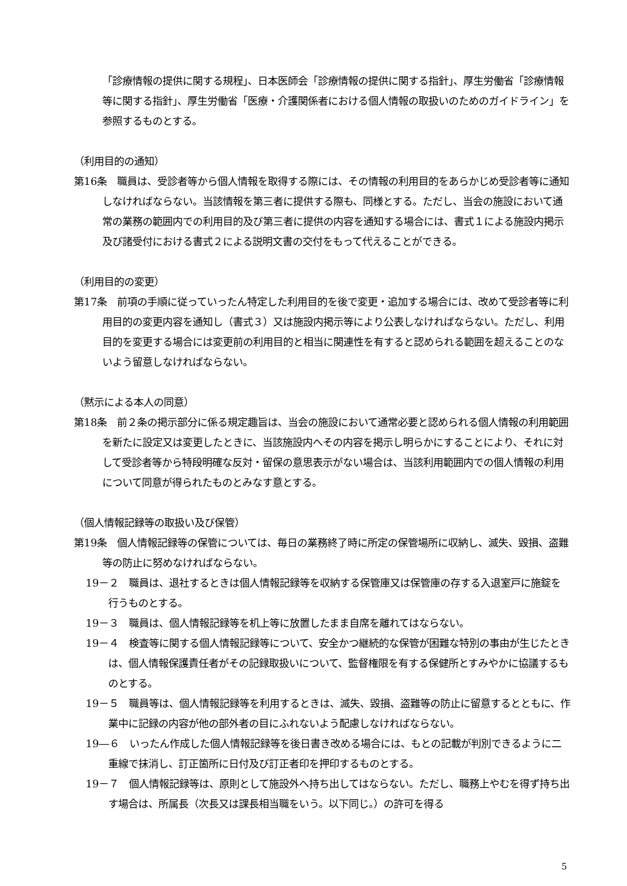「診療情報の提供に関する規程」、日本医師会「診療情報の提供に関する指針」、厚生労働省「診療情報等に関する指針」、厚生労働省「医療・介護関係者における個人情報の取扱いのためのガイドライン」を参照するものとする。
（利用目的の通知）
第16条　職員は、受診者等から個人情報を取得する際には、その情報の利用目的をあらかじめ受診者等に通知しなければならない。当該情報を第三者に提供する際も、同様とする。ただし、当会の施設において通常の業務の範囲内での利用目的及び第三者に提供の内容を通知する場合には、書式１による施設内掲示及び諸受付における書式２による説明文書の交付をもって代えることができる。
（利用目的の変更）
第17条　前項の手順に従っていったん特定した利用目的を後で変更・追加する場合には、改めて受診者等に利用目的の変更内容を通知し（書式３）又は施設内掲示等により公表しなければならない。ただし、利用目的を変更する場合には変更前の利用目的と相当に関連性を有すると認められる範囲を超えることのないよう留意しなければならない。
（黙示による本人の同意）
第18条　前２条の掲示部分に係る規定趣旨は、当会の施設において通常必要と認められる個人情報の利用範囲を新たに設定又は変更したときに、当該施設内へその内容を掲示し明らかにすることにより、それに対して受診者等から特段明確な反対・留保の意思表示がない場合は、当該利用範囲内での個人情報の利用について同意が得られたものとみなす意とする。
（個人情報記録等の取扱い及び保管）
第19条　個人情報記録等の保管については、毎日の業務終了時に所定の保管場所に収納し、滅失、毀損、盗難等の防止に努めなければならない。
19－２　職員は、退社するときは個人情報記録等を収納する保管庫又は保管庫の存する入退室戸に施錠を行うものとする。
19－３　職員は、個人情報記録等を机上等に放置したまま自席を離れてはならない。
19－４　検査等に関する個人情報記録等について、安全かつ継続的な保管が困難な特別の事由が生じたときは、個人情報保護責任者がその記録取扱いについて、監督権限を有する保健所とすみやかに協議するものとする。
19－５　職員等は、個人情報記録等を利用するときは、滅失、毀損、盗難等の防止に留意するとともに、作業中に記録の内容が他の部外者の目にふれないよう配慮しなければならない。
19―６　いったん作成した個人情報記録等を後日書き改める場合には、もとの記載が判別できるように二重線で抹消し、訂正箇所に日付及び訂正者印を押印するものとする。
19－７　個人情報記録等は、原則として施設外へ持ち出してはならない。ただし、職務上やむを得ず持ち出す場合は、所属長（次長又は課長相当職をいう。以下同じ。）の許可を得る
5